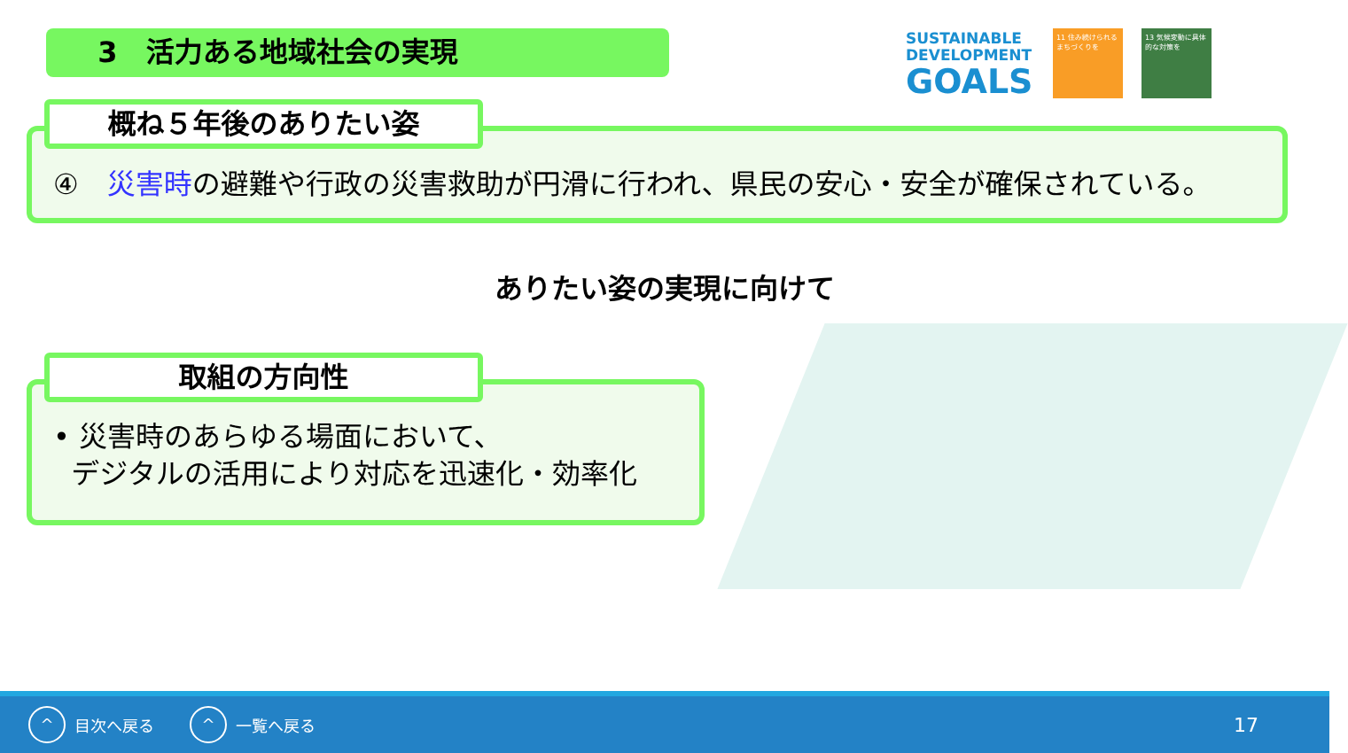3　活力ある地域社会の実現
SUSTAINABLE DEVELOPMENT
GOALS
11 住み続けられるまちづくりを
13 気候変動に具体的な対策を
概ね５年後のありたい姿
④　災害時の避難や行政の災害救助が円滑に行われ、県民の安心・安全が確保されている。
ありたい姿の実現に向けて
取組の方向性
• 災害時のあらゆる場面において、
デジタルの活用により対応を迅速化・効率化
^ 目次へ戻る ^ 一覧へ戻る 17